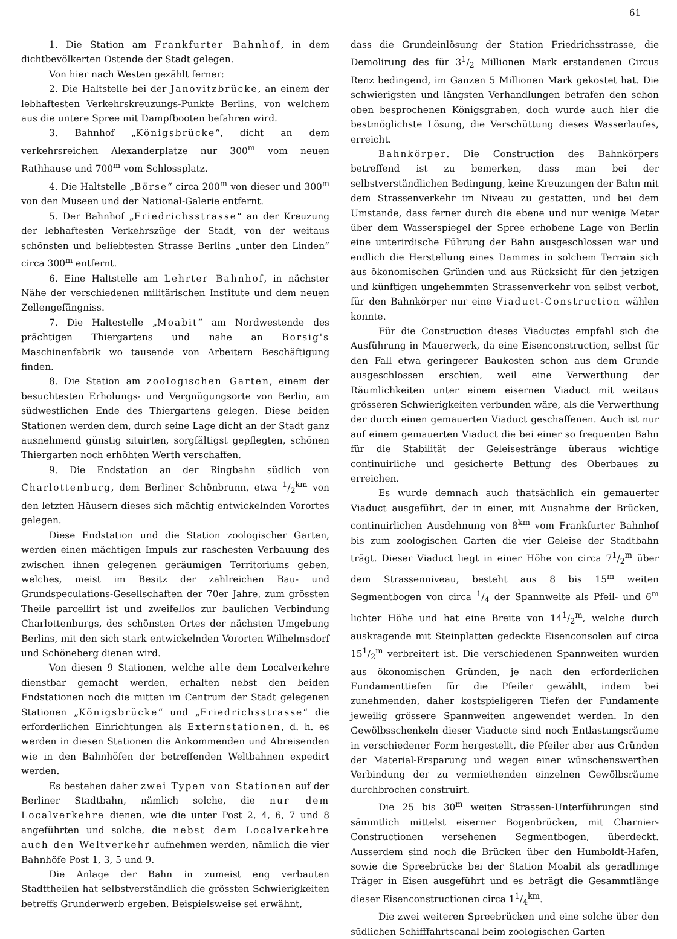61
1. Die Station am Frankfurter Bahnhof, in dem dichtbevölkerten Ostende der Stadt gelegen.
Von hier nach Westen gezählt ferner:
2. Die Haltstelle bei der Janovitzbrücke, an einem der lebhaftesten Verkehrskreuzungs-Punkte Berlins, von welchem aus die untere Spree mit Dampfbooten befahren wird.
3. Bahnhof „Königsbrücke“, dicht an dem verkehrsreichen Alexanderplatze nur 300<sup>m</sup> vom neuen Rathhause und 700<sup>m</sup> vom Schlossplatz.
4. Die Haltstelle „Börse“ circa 200<sup>m</sup> von dieser und 300<sup>m</sup> von den Museen und der National-Galerie entfernt.
5. Der Bahnhof „Friedrichsstrasse“ an der Kreuzung der lebhaftesten Verkehrszüge der Stadt, von der weitaus schönsten und beliebtesten Strasse Berlins „unter den Linden“ circa 300<sup>m</sup> entfernt.
6. Eine Haltstelle am Lehrter Bahnhof, in nächster Nähe der verschiedenen militärischen Institute und dem neuen Zellengefängniss.
7. Die Haltestelle „Moabit“ am Nordwestende des prächtigen Thiergartens und nahe an Borsig's Maschinenfabrik wo tausende von Arbeitern Beschäftigung finden.
8. Die Station am zoologischen Garten, einem der besuchtesten Erholungs- und Vergnügungsorte von Berlin, am südwestlichen Ende des Thiergartens gelegen. Diese beiden Stationen werden dem, durch seine Lage dicht an der Stadt ganz ausnehmend günstig situirten, sorgfältigst gepflegten, schönen Thiergarten noch erhöhten Werth verschaffen.
9. Die Endstation an der Ringbahn südlich von Charlottenburg, dem Berliner Schönbrunn, etwa 1/2<sup>km</sup> von den letzten Häusern dieses sich mächtig entwickelnden Vorortes gelegen.
Diese Endstation und die Station zoologischer Garten, werden einen mächtigen Impuls zur raschesten Verbauung des zwischen ihnen gelegenen geräumigen Territoriums geben, welches, meist im Besitz der zahlreichen Bau- und Grundspeculations-Gesellschaften der 70er Jahre, zum grössten Theile parcellirt ist und zweifellos zur baulichen Verbindung Charlottenburgs, des schönsten Ortes der nächsten Umgebung Berlins, mit den sich stark entwickelnden Vororten Wilhelmsdorf und Schöneberg dienen wird.
Von diesen 9 Stationen, welche alle dem Localverkehre dienstbar gemacht werden, erhalten nebst den beiden Endstationen noch die mitten im Centrum der Stadt gelegenen Stationen „Königsbrücke“ und „Friedrichsstrasse“ die erforderlichen Einrichtungen als Externstationen, d. h. es werden in diesen Stationen die Ankommenden und Abreisenden wie in den Bahnhöfen der betreffenden Weltbahnen expedirt werden.
Es bestehen daher zwei Typen von Stationen auf der Berliner Stadtbahn, nämlich solche, die nur dem Localverkehre dienen, wie die unter Post 2, 4, 6, 7 und 8 angeführten und solche, die nebst dem Localverkehre auch den Weltverkehr aufnehmen werden, nämlich die vier Bahnhöfe Post 1, 3, 5 und 9.
Die Anlage der Bahn in zumeist eng verbauten Stadttheilen hat selbstverständlich die grössten Schwierigkeiten betreffs Grunderwerb ergeben. Beispielsweise sei erwähnt,
dass die Grundeinlösung der Station Friedrichsstrasse, die Demolirung des für 31/2 Millionen Mark erstandenen Circus Renz bedingend, im Ganzen 5 Millionen Mark gekostet hat. Die schwierigsten und längsten Verhandlungen betrafen den schon oben besprochenen Königsgraben, doch wurde auch hier die bestmöglichste Lösung, die Verschüttung dieses Wasserlaufes, erreicht.
Bahnkörper. Die Construction des Bahnkörpers betreffend ist zu bemerken, dass man bei der selbstverständlichen Bedingung, keine Kreuzungen der Bahn mit dem Strassenverkehr im Niveau zu gestatten, und bei dem Umstande, dass ferner durch die ebene und nur wenige Meter über dem Wasserspiegel der Spree erhobene Lage von Berlin eine unterirdische Führung der Bahn ausgeschlossen war und endlich die Herstellung eines Dammes in solchem Terrain sich aus ökonomischen Gründen und aus Rücksicht für den jetzigen und künftigen ungehemmten Strassenverkehr von selbst verbot, für den Bahnkörper nur eine Viaduct-Construction wählen konnte.
Für die Construction dieses Viaductes empfahl sich die Ausführung in Mauerwerk, da eine Eisenconstruction, selbst für den Fall etwa geringerer Baukosten schon aus dem Grunde ausgeschlossen erschien, weil eine Verwerthung der Räumlichkeiten unter einem eisernen Viaduct mit weitaus grösseren Schwierigkeiten verbunden wäre, als die Verwerthung der durch einen gemauerten Viaduct geschaffenen. Auch ist nur auf einem gemauerten Viaduct die bei einer so frequenten Bahn für die Stabilität der Geleisestränge überaus wichtige continuirliche und gesicherte Bettung des Oberbaues zu erreichen.
Es wurde demnach auch thatsächlich ein gemauerter Viaduct ausgeführt, der in einer, mit Ausnahme der Brücken, continuirlichen Ausdehnung von 8<sup>km</sup> vom Frankfurter Bahnhof bis zum zoologischen Garten die vier Geleise der Stadtbahn trägt. Dieser Viaduct liegt in einer Höhe von circa 71/2<sup>m</sup> über dem Strassenniveau, besteht aus 8 bis 15<sup>m</sup> weiten Segmentbogen von circa 1/4 der Spannweite als Pfeil- und 6<sup>m</sup> lichter Höhe und hat eine Breite von 141/2<sup>m</sup>, welche durch auskragende mit Steinplatten gedeckte Eisenconsolen auf circa 151/2<sup>m</sup> verbreitert ist. Die verschiedenen Spannweiten wurden aus ökonomischen Gründen, je nach den erforderlichen Fundamenttiefen für die Pfeiler gewählt, indem bei zunehmenden, daher kostspieligeren Tiefen der Fundamente jeweilig grössere Spannweiten angewendet werden. In den Gewölbsschenkeln dieser Viaducte sind noch Entlastungsräume in verschiedener Form hergestellt, die Pfeiler aber aus Gründen der Material-Ersparung und wegen einer wünschenswerthen Verbindung der zu vermiethenden einzelnen Gewölbsräume durchbrochen construirt.
Die 25 bis 30<sup>m</sup> weiten Strassen-Unterführungen sind sämmtlich mittelst eiserner Bogenbrücken, mit Charnier-Constructionen versehenen Segmentbogen, überdeckt. Ausserdem sind noch die Brücken über den Humboldt-Hafen, sowie die Spreebrücke bei der Station Moabit als geradlinige Träger in Eisen ausgeführt und es beträgt die Gesammtlänge dieser Eisenconstructionen circa 11/4<sup>km</sup>.
Die zwei weiteren Spreebrücken und eine solche über den südlichen Schifffahrtscanal beim zoologischen Garten